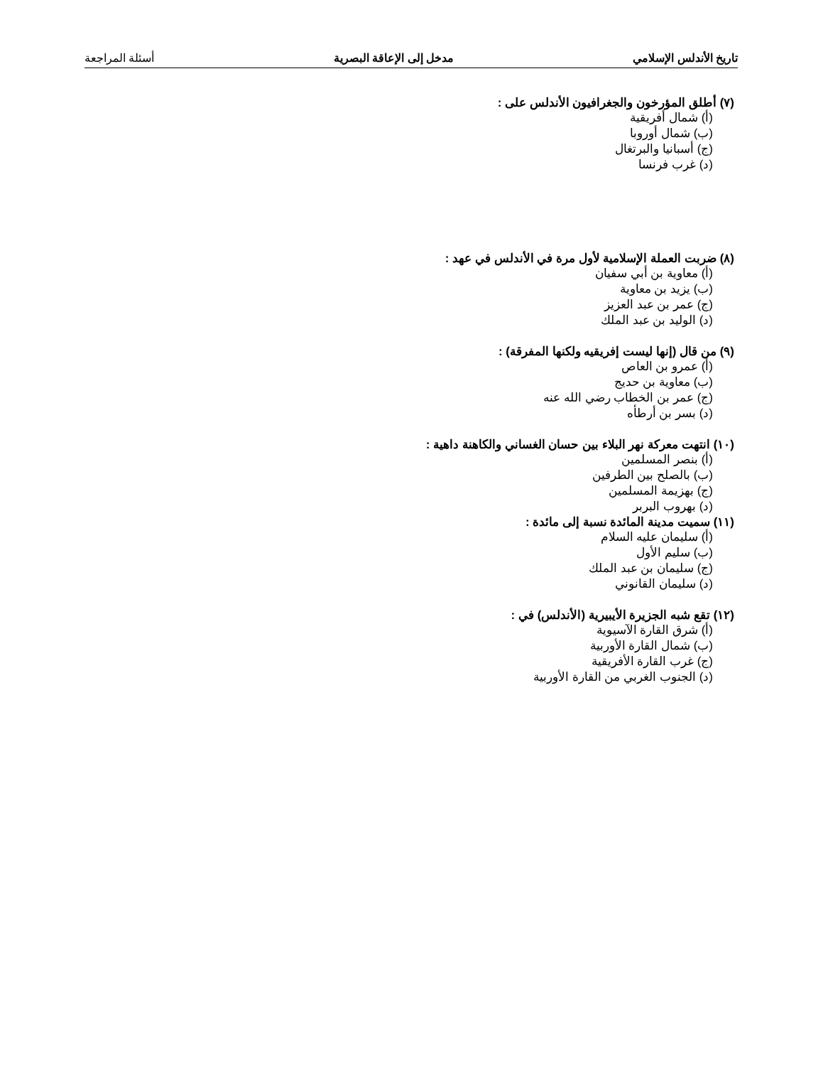تاريخ الأندلس الإسلامي مدخل إلى الإعاقة البصرية أسئلة المراجعة
(٧) أطلق المؤرخون والجغرافيون الأندلس على :
(أ) شمال أفريقية
(ب) شمال أوروبا
(ج) أسبانيا والبرتغال
(د) غرب فرنسا
(٨) ضربت العملة الإسلامية لأول مرة في الأندلس في عهد :
(أ) معاوية بن أبي سفيان
(ب) يزيد بن معاوية
(ج) عمر بن عبد العزيز
(د) الوليد بن عبد الملك
(٩) من قال (إنها ليست إفريقيه ولكنها المفرقة) :
(أ) عمرو بن العاص
(ب) معاوية بن حديج
(ج) عمر بن الخطاب رضي الله عنه
(د) بسر بن أرطأه
(١٠) انتهت معركة نهر البلاء بين حسان الغساني والكاهنة داهية :
(أ) بنصر المسلمين
(ب) بالصلح بين الطرفين
(ج) بهزيمة المسلمين
(د) بهروب البربر
(١١) سميت مدينة المائدة نسبة إلى مائدة :
(أ) سليمان عليه السلام
(ب) سليم الأول
(ج) سليمان بن عبد الملك
(د) سليمان القانوني
(١٢) تقع شبه الجزيرة الأيبيرية (الأندلس) في :
(أ) شرق القارة الآسيوية
(ب) شمال القارة الأوربية
(ج) غرب القارة الأفريقية
(د) الجنوب الغربي من القارة الأوربية